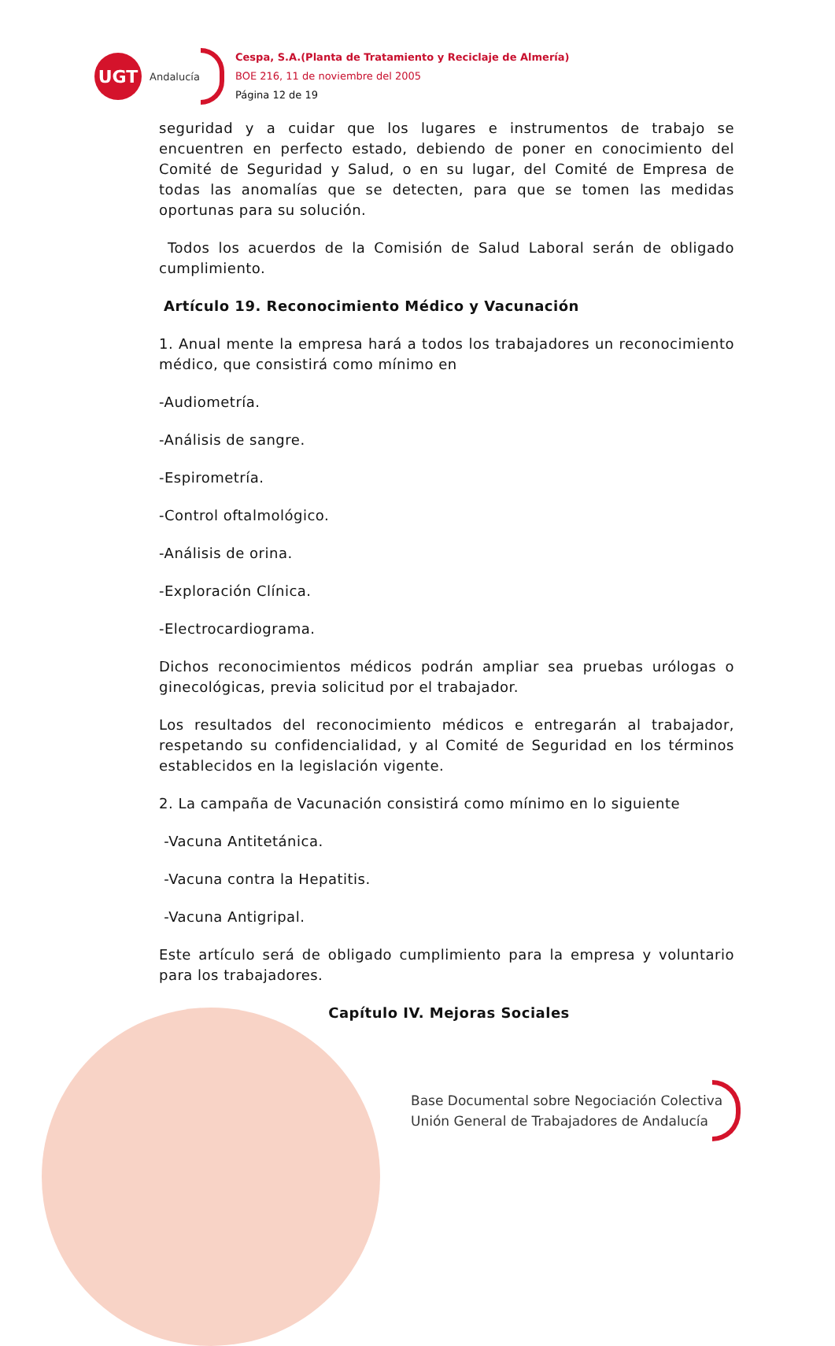UGT
Andalucía
Cespa, S.A.(Planta de Tratamiento y Reciclaje de Almería)
BOE 216, 11 de noviembre del 2005
Página 12 de 19
seguridad y a cuidar que los lugares e instrumentos de trabajo se encuentren en perfecto estado, debiendo de poner en conocimiento del Comité de Seguridad y Salud, o en su lugar, del Comité de Empresa de todas las anomalías que se detecten, para que se tomen las medidas oportunas para su solución.
Todos los acuerdos de la Comisión de Salud Laboral serán de obligado cumplimiento.
Artículo 19. Reconocimiento Médico y Vacunación
1. Anual mente la empresa hará a todos los trabajadores un reconocimiento médico, que consistirá como mínimo en
-Audiometría.
-Análisis de sangre.
-Espirometría.
-Control oftalmológico.
-Análisis de orina.
-Exploración Clínica.
-Electrocardiograma.
Dichos reconocimientos médicos podrán ampliar sea pruebas urólogas o ginecológicas, previa solicitud por el trabajador.
Los resultados del reconocimiento médicos e entregarán al trabajador, respetando su confidencialidad, y al Comité de Seguridad en los términos establecidos en la legislación vigente.
2. La campaña de Vacunación consistirá como mínimo en lo siguiente
-Vacuna Antitetánica.
-Vacuna contra la Hepatitis.
-Vacuna Antigripal.
Este artículo será de obligado cumplimiento para la empresa y voluntario para los trabajadores.
Capítulo IV. Mejoras Sociales
Base Documental sobre Negociación Colectiva
Unión General de Trabajadores de Andalucía